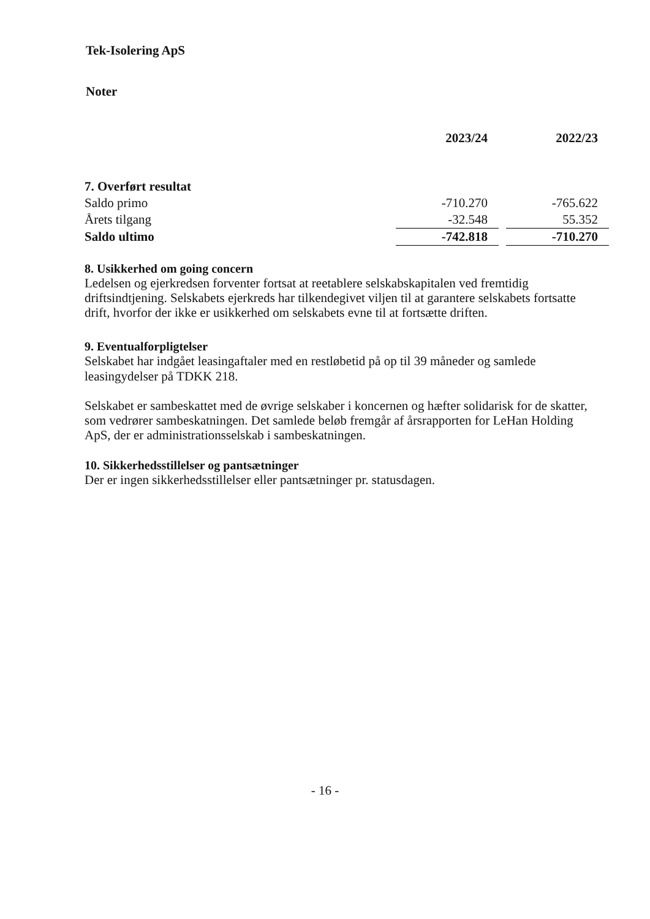Tek-Isolering ApS
Noter
| | 2023/24 | | 2022/23 |
| --- | --- | --- | --- |
| 7. Overført resultat | | | |
| Saldo primo | -710.270 | | -765.622 |
| Årets tilgang | -32.548 | | 55.352 |
| Saldo ultimo | -742.818 | | -710.270 |
8. Usikkerhed om going concern
Ledelsen og ejerkredsen forventer fortsat at reetablere selskabskapitalen ved fremtidig driftsindtjening. Selskabets ejerkreds har tilkendegivet viljen til at garantere selskabets fortsatte drift, hvorfor der ikke er usikkerhed om selskabets evne til at fortsætte driften.
9. Eventualforpligtelser
Selskabet har indgået leasingaftaler med en restløbetid på op til 39 måneder og samlede leasingydelser på TDKK 218.
Selskabet er sambeskattet med de øvrige selskaber i koncernen og hæfter solidarisk for de skatter, som vedrører sambeskatningen. Det samlede beløb fremgår af årsrapporten for LeHan Holding ApS, der er administrationsselskab i sambeskatningen.
10. Sikkerhedsstillelser og pantsætninger
Der er ingen sikkerhedsstillelser eller pantsætninger pr. statusdagen.
- 16 -